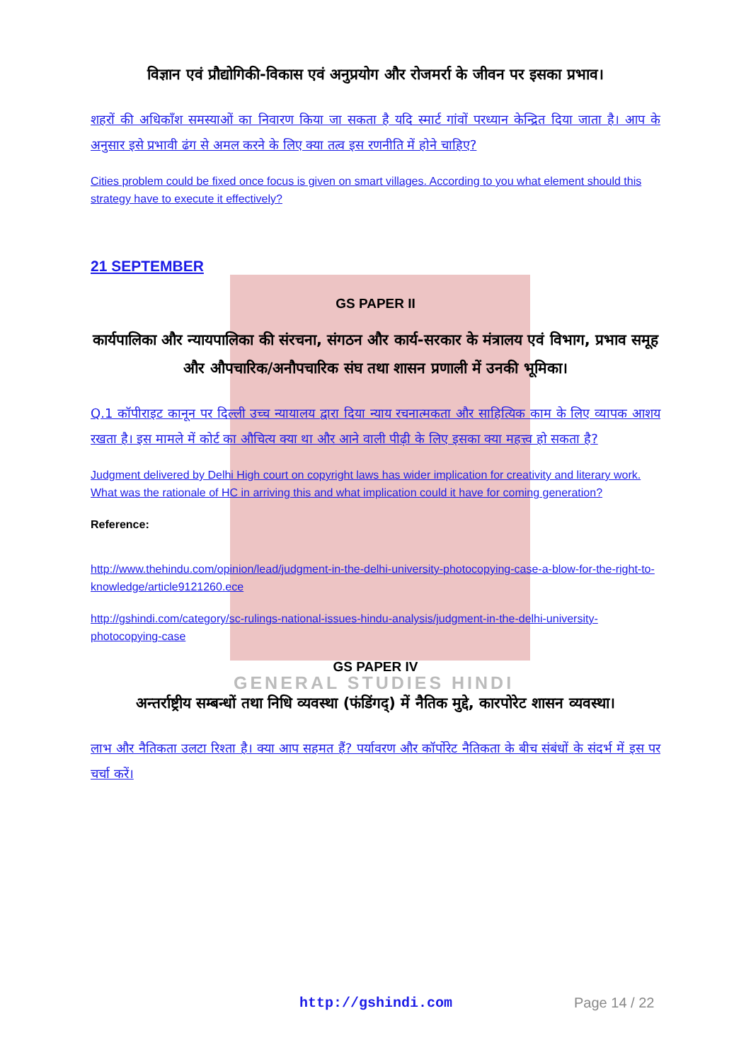GENERAL STUDIES HINDI
विज्ञान एवं प्रौद्योगिकी-विकास एवं अनुप्रयोग और रोजमर्रा के जीवन पर इसका प्रभाव।
शहरों की अधिकाँश समस्याओं का निवारण किया जा सकता है यदि स्मार्ट गांवों परध्यान केन्द्रित दिया जाता है। आप के अनुसार इसे प्रभावी ढंग से अमल करने के लिए क्या तत्व इस रणनीति में होने चाहिए?
Cities problem could be fixed once focus is given on smart villages. According to you what element should this strategy have to execute it effectively?
21 SEPTEMBER
GS PAPER II
कार्यपालिका और न्यायपालिका की संरचना, संगठन और कार्य-सरकार के मंत्रालय एवं विभाग, प्रभाव समूह और औपचारिक/अनौपचारिक संघ तथा शासन प्रणाली में उनकी भूमिका।
Q.1 कॉपीराइट कानून पर दिल्ली उच्च न्यायालय द्वारा दिया न्याय रचनात्मकता और साहित्यिक काम के लिए व्यापक आशय रखता है। इस मामले में कोर्ट का औचित्य क्या था और आने वाली पीढ़ी के लिए इसका क्या महत्त्व हो सकता है?
Judgment delivered by Delhi High court on copyright laws has wider implication for creativity and literary work. What was the rationale of HC in arriving this and what implication could it have for coming generation?
Reference:
http://www.thehindu.com/opinion/lead/judgment-in-the-delhi-university-photocopying-case-a-blow-for-the-right-to-knowledge/article9121260.ece
http://gshindi.com/category/sc-rulings-national-issues-hindu-analysis/judgment-in-the-delhi-university-photocopying-case
GS PAPER IV
अन्तर्राष्ट्रीय सम्बन्धों तथा निधि व्यवस्था (फंडिंगद्) में नैतिक मुद्दे, कारपोरेट शासन व्यवस्था।
लाभ और नैतिकता उलटा रिश्ता है। क्या आप सहमत हैं? पर्यावरण और कॉर्पोरेट नैतिकता के बीच संबंधों के संदर्भ में इस पर चर्चा करें।
http://gshindi.com Page 14 / 22